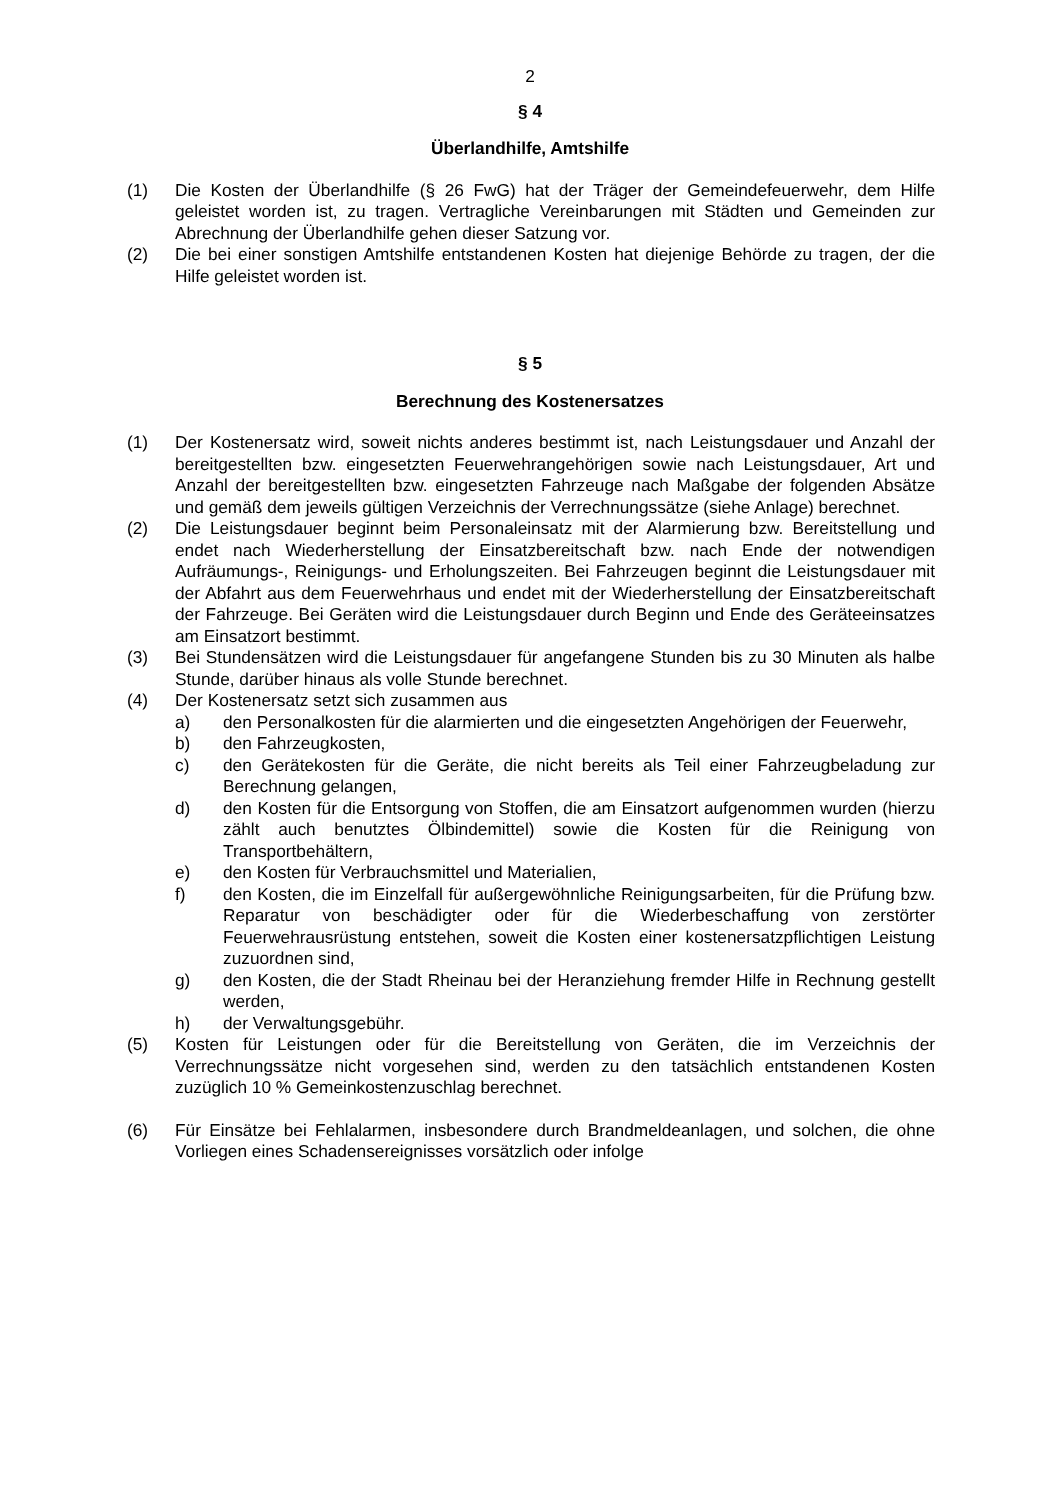2
§ 4
Überlandhilfe, Amtshilfe
(1) Die Kosten der Überlandhilfe (§ 26 FwG) hat der Träger der Gemeindefeuerwehr, dem Hilfe geleistet worden ist, zu tragen. Vertragliche Vereinbarungen mit Städten und Gemeinden zur Abrechnung der Überlandhilfe gehen dieser Satzung vor.
(2) Die bei einer sonstigen Amtshilfe entstandenen Kosten hat diejenige Behörde zu tragen, der die Hilfe geleistet worden ist.
§ 5
Berechnung des Kostenersatzes
(1) Der Kostenersatz wird, soweit nichts anderes bestimmt ist, nach Leistungsdauer und Anzahl der bereitgestellten bzw. eingesetzten Feuerwehrangehörigen sowie nach Leistungsdauer, Art und Anzahl der bereitgestellten bzw. eingesetzten Fahrzeuge nach Maßgabe der folgenden Absätze und gemäß dem jeweils gültigen Verzeichnis der Verrechnungssätze (siehe Anlage) berechnet.
(2) Die Leistungsdauer beginnt beim Personaleinsatz mit der Alarmierung bzw. Bereitstellung und endet nach Wiederherstellung der Einsatzbereitschaft bzw. nach Ende der notwendigen Aufräumungs-, Reinigungs- und Erholungszeiten. Bei Fahrzeugen beginnt die Leistungsdauer mit der Abfahrt aus dem Feuerwehrhaus und endet mit der Wiederherstellung der Einsatzbereitschaft der Fahrzeuge. Bei Geräten wird die Leistungsdauer durch Beginn und Ende des Geräteeinsatzes am Einsatzort bestimmt.
(3) Bei Stundensätzen wird die Leistungsdauer für angefangene Stunden bis zu 30 Minuten als halbe Stunde, darüber hinaus als volle Stunde berechnet.
(4) Der Kostenersatz setzt sich zusammen aus
a) den Personalkosten für die alarmierten und die eingesetzten Angehörigen der Feuerwehr,
b) den Fahrzeugkosten,
c) den Gerätekosten für die Geräte, die nicht bereits als Teil einer Fahrzeugbeladung zur Berechnung gelangen,
d) den Kosten für die Entsorgung von Stoffen, die am Einsatzort aufgenommen wurden (hierzu zählt auch benutztes Ölbindemittel) sowie die Kosten für die Reinigung von Transportbehältern,
e) den Kosten für Verbrauchsmittel und Materialien,
f) den Kosten, die im Einzelfall für außergewöhnliche Reinigungsarbeiten, für die Prüfung bzw. Reparatur von beschädigter oder für die Wiederbeschaffung von zerstörter Feuerwehrausrüstung entstehen, soweit die Kosten einer kostenersatzpflichtigen Leistung zuzuordnen sind,
g) den Kosten, die der Stadt Rheinau bei der Heranziehung fremder Hilfe in Rechnung gestellt werden,
h) der Verwaltungsgebühr.
(5) Kosten für Leistungen oder für die Bereitstellung von Geräten, die im Verzeichnis der Verrechnungssätze nicht vorgesehen sind, werden zu den tatsächlich entstandenen Kosten zuzüglich 10 % Gemeinkostenzuschlag berechnet.
(6) Für Einsätze bei Fehlalarmen, insbesondere durch Brandmeldeanlagen, und solchen, die ohne Vorliegen eines Schadensereignisses vorsätzlich oder infolge